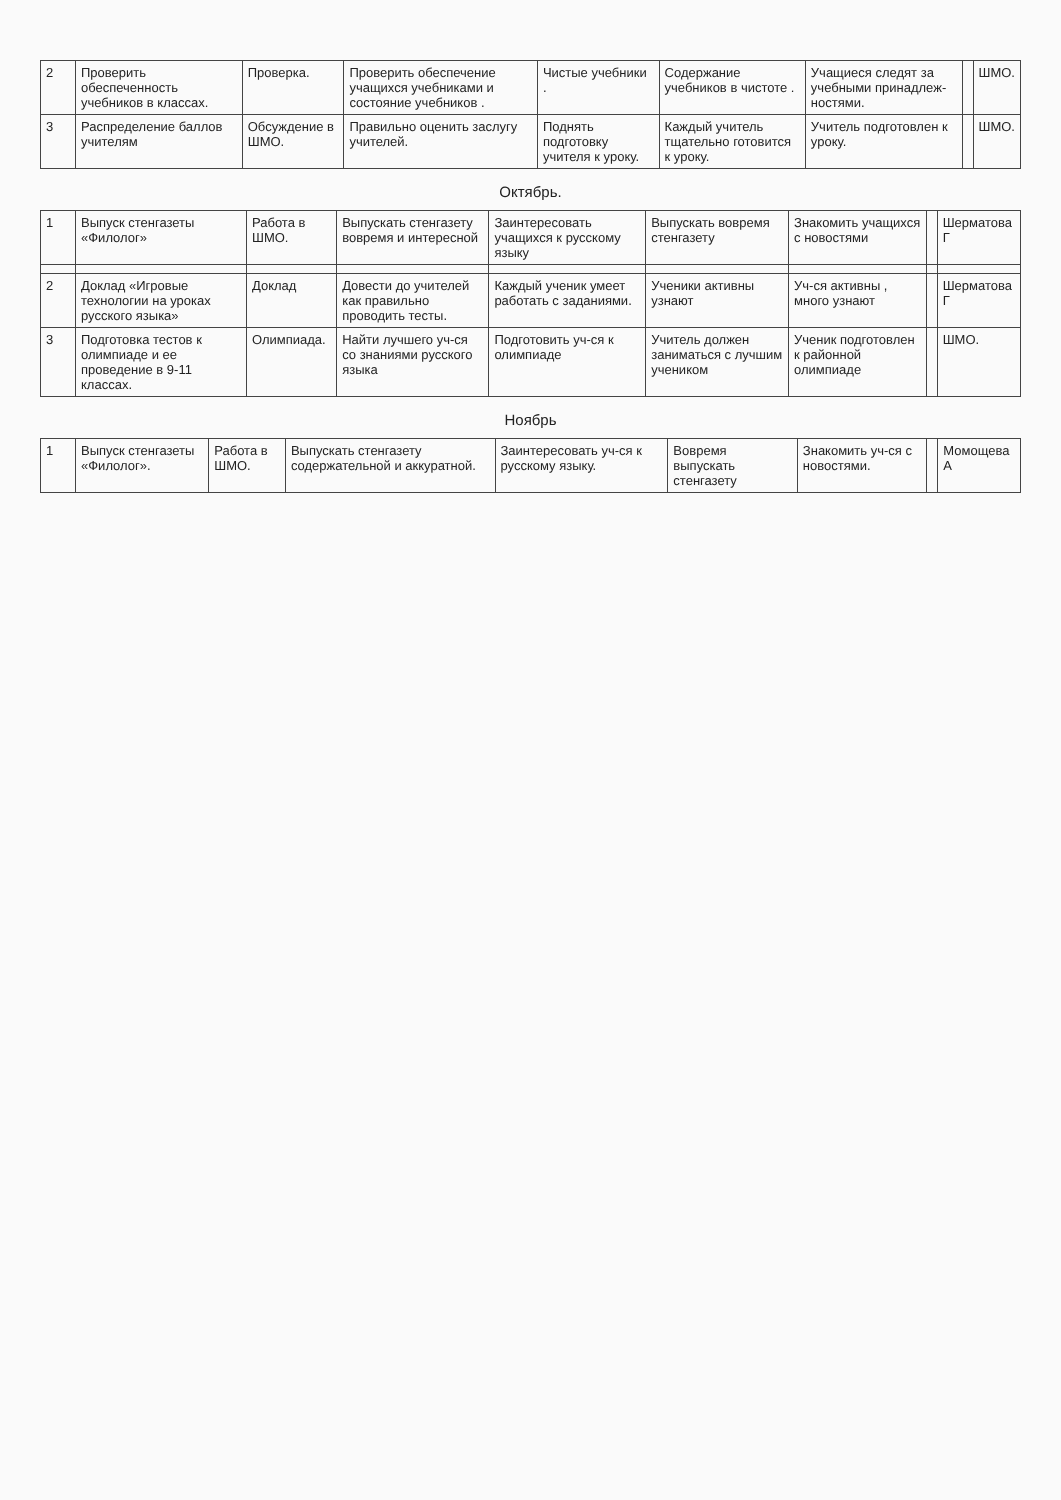| 2 | Проверить обеспеченность учебников в классах. | Проверка. | Проверить обеспечение учащихся учебниками и состояние учебников . | Чистые учебники . | Содержание учебников в чистоте . | Учащиеся следят за учебными принадлеж-ностями. | | ШМО. |
| 3 | Распределение баллов учителям | Обсуждение в ШМО. | Правильно оценить заслугу учителей. | Поднять подготовку учителя к уроку. | Каждый учитель тщательно готовится к уроку. | Учитель подготовлен к уроку. | | ШМО. |
Октябрь.
| 1 | Выпуск стенгазеты «Филолог» | Работа в ШМО. | Выпускать стенгазету вовремя и интересной | Заинтересовать учащихся к русскому языку | Выпускать вовремя стенгазету | Знакомить учащихся с новостями | | Шерматова Г |
| 2 | Доклад «Игровые технологии на уроках русского языка» | Доклад | Довести до учителей как правильно проводить тесты. | Каждый ученик умеет работать с заданиями. | Ученики активны узнают | Уч-ся активны , много узнают | | Шерматова Г |
| 3 | Подготовка тестов к олимпиаде и ее проведение в 9-11 классах. | Олимпиада. | Найти лучшего уч-ся со знаниями русского языка | Подготовить уч-ся к олимпиаде | Учитель должен заниматься с лучшим учеником | Ученик подготовлен к районной олимпиаде | | ШМО. |
Ноябрь
| 1 | Выпуск стенгазеты «Филолог». | Работа в ШМО. | Выпускать стенгазету содержательной и аккуратной. | Заинтересовать уч-ся к русскому языку. | Вовремя выпускать стенгазету | Знакомить уч-ся с новостями. | | Момощева А |